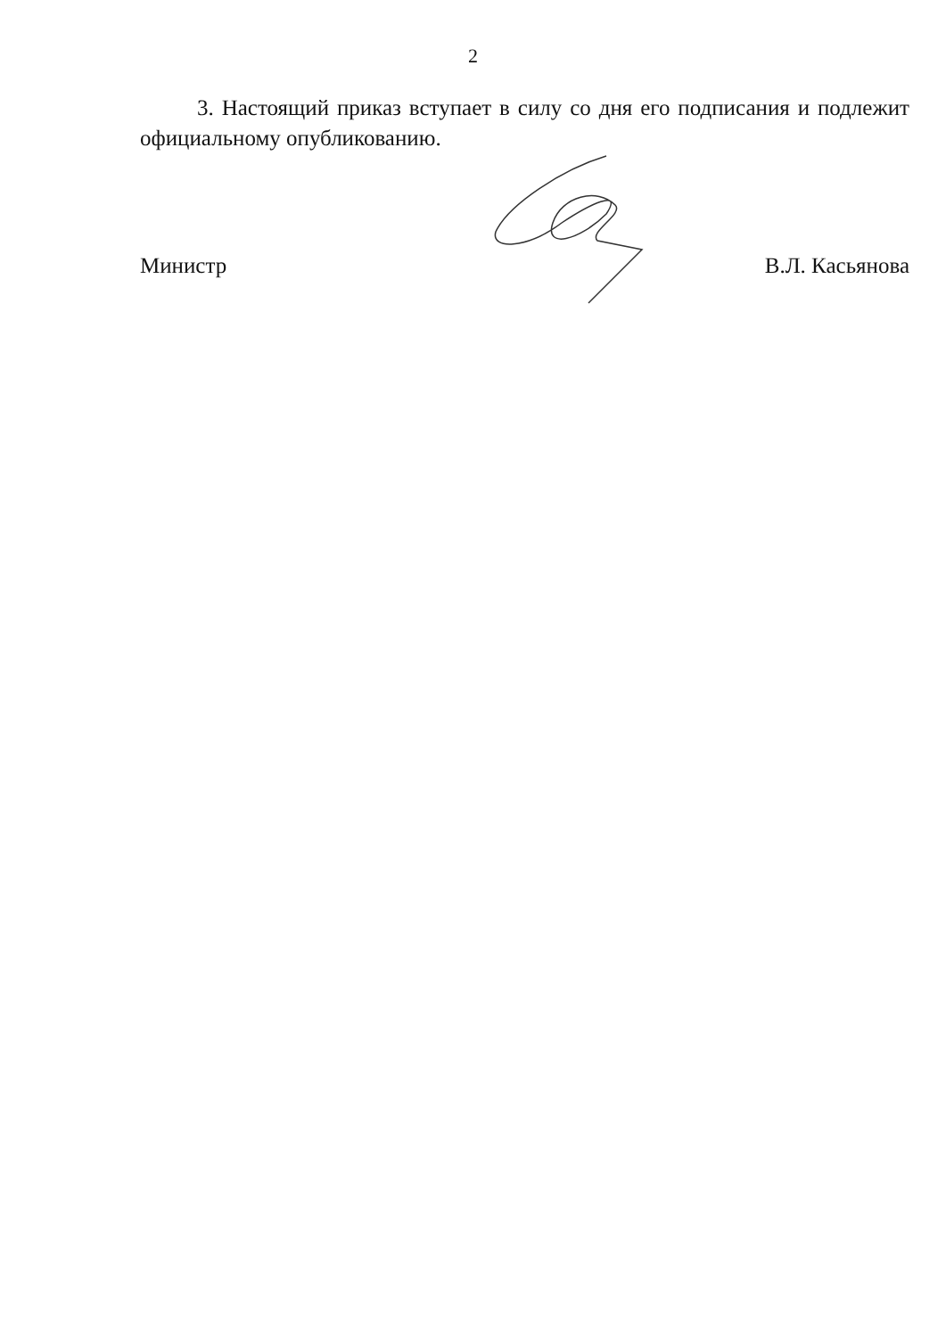2
3. Настоящий приказ вступает в силу со дня его подписания и подлежит официальному опубликованию.
Министр В.Л. Касьянова